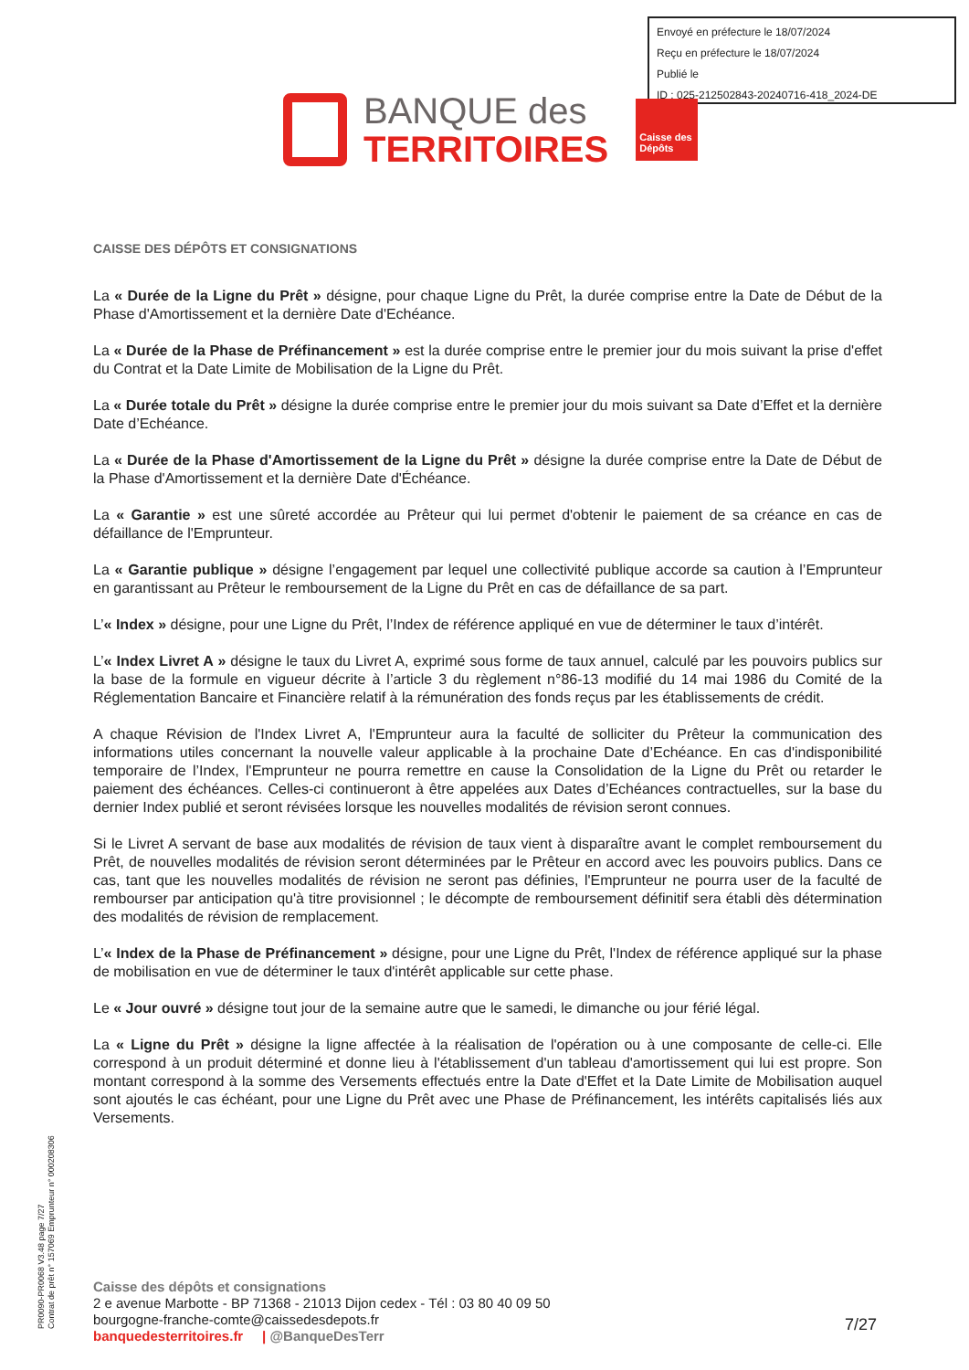Envoyé en préfecture le 18/07/2024
Reçu en préfecture le 18/07/2024
Publié le
ID : 025-212502843-20240716-418_2024-DE
BANQUE des
TERRITOIRES
Caisse des Dépôts
CAISSE DES DÉPÔTS ET CONSIGNATIONS
La « Durée de la Ligne du Prêt » désigne, pour chaque Ligne du Prêt, la durée comprise entre la Date de Début de la Phase d'Amortissement et la dernière Date d'Echéance.
La « Durée de la Phase de Préfinancement » est la durée comprise entre le premier jour du mois suivant la prise d'effet du Contrat et la Date Limite de Mobilisation de la Ligne du Prêt.
La « Durée totale du Prêt » désigne la durée comprise entre le premier jour du mois suivant sa Date d’Effet et la dernière Date d’Echéance.
La « Durée de la Phase d'Amortissement de la Ligne du Prêt » désigne la durée comprise entre la Date de Début de la Phase d'Amortissement et la dernière Date d'Échéance.
La « Garantie » est une sûreté accordée au Prêteur qui lui permet d'obtenir le paiement de sa créance en cas de défaillance de l'Emprunteur.
La « Garantie publique » désigne l’engagement par lequel une collectivité publique accorde sa caution à l’Emprunteur en garantissant au Prêteur le remboursement de la Ligne du Prêt en cas de défaillance de sa part.
L’« Index » désigne, pour une Ligne du Prêt, l’Index de référence appliqué en vue de déterminer le taux d’intérêt.
L’« Index Livret A » désigne le taux du Livret A, exprimé sous forme de taux annuel, calculé par les pouvoirs publics sur la base de la formule en vigueur décrite à l’article 3 du règlement n°86-13 modifié du 14 mai 1986 du Comité de la Réglementation Bancaire et Financière relatif à la rémunération des fonds reçus par les établissements de crédit.
A chaque Révision de l'Index Livret A, l'Emprunteur aura la faculté de solliciter du Prêteur la communication des informations utiles concernant la nouvelle valeur applicable à la prochaine Date d’Echéance. En cas d'indisponibilité temporaire de l’Index, l'Emprunteur ne pourra remettre en cause la Consolidation de la Ligne du Prêt ou retarder le paiement des échéances. Celles-ci continueront à être appelées aux Dates d’Echéances contractuelles, sur la base du dernier Index publié et seront révisées lorsque les nouvelles modalités de révision seront connues.
Si le Livret A servant de base aux modalités de révision de taux vient à disparaître avant le complet remboursement du Prêt, de nouvelles modalités de révision seront déterminées par le Prêteur en accord avec les pouvoirs publics. Dans ce cas, tant que les nouvelles modalités de révision ne seront pas définies, l'Emprunteur ne pourra user de la faculté de rembourser par anticipation qu'à titre provisionnel ; le décompte de remboursement définitif sera établi dès détermination des modalités de révision de remplacement.
L’« Index de la Phase de Préfinancement » désigne, pour une Ligne du Prêt, l'Index de référence appliqué sur la phase de mobilisation en vue de déterminer le taux d'intérêt applicable sur cette phase.
Le « Jour ouvré » désigne tout jour de la semaine autre que le samedi, le dimanche ou jour férié légal.
La « Ligne du Prêt » désigne la ligne affectée à la réalisation de l'opération ou à une composante de celle-ci. Elle correspond à un produit déterminé et donne lieu à l'établissement d'un tableau d'amortissement qui lui est propre. Son montant correspond à la somme des Versements effectués entre la Date d'Effet et la Date Limite de Mobilisation auquel sont ajoutés le cas échéant, pour une Ligne du Prêt avec une Phase de Préfinancement, les intérêts capitalisés liés aux Versements.
PR0090-PR0068 V3.48 page 7/27
Contrat de prêt n° 157069 Emprunteur n° 000208306
Caisse des dépôts et consignations
2 e avenue Marbotte - BP 71368 - 21013 Dijon cedex - Tél : 03 80 40 09 50
bourgogne-franche-comte@caissedesdepots.fr
banquedesterritoires.fr | @BanqueDesTerr
7/27